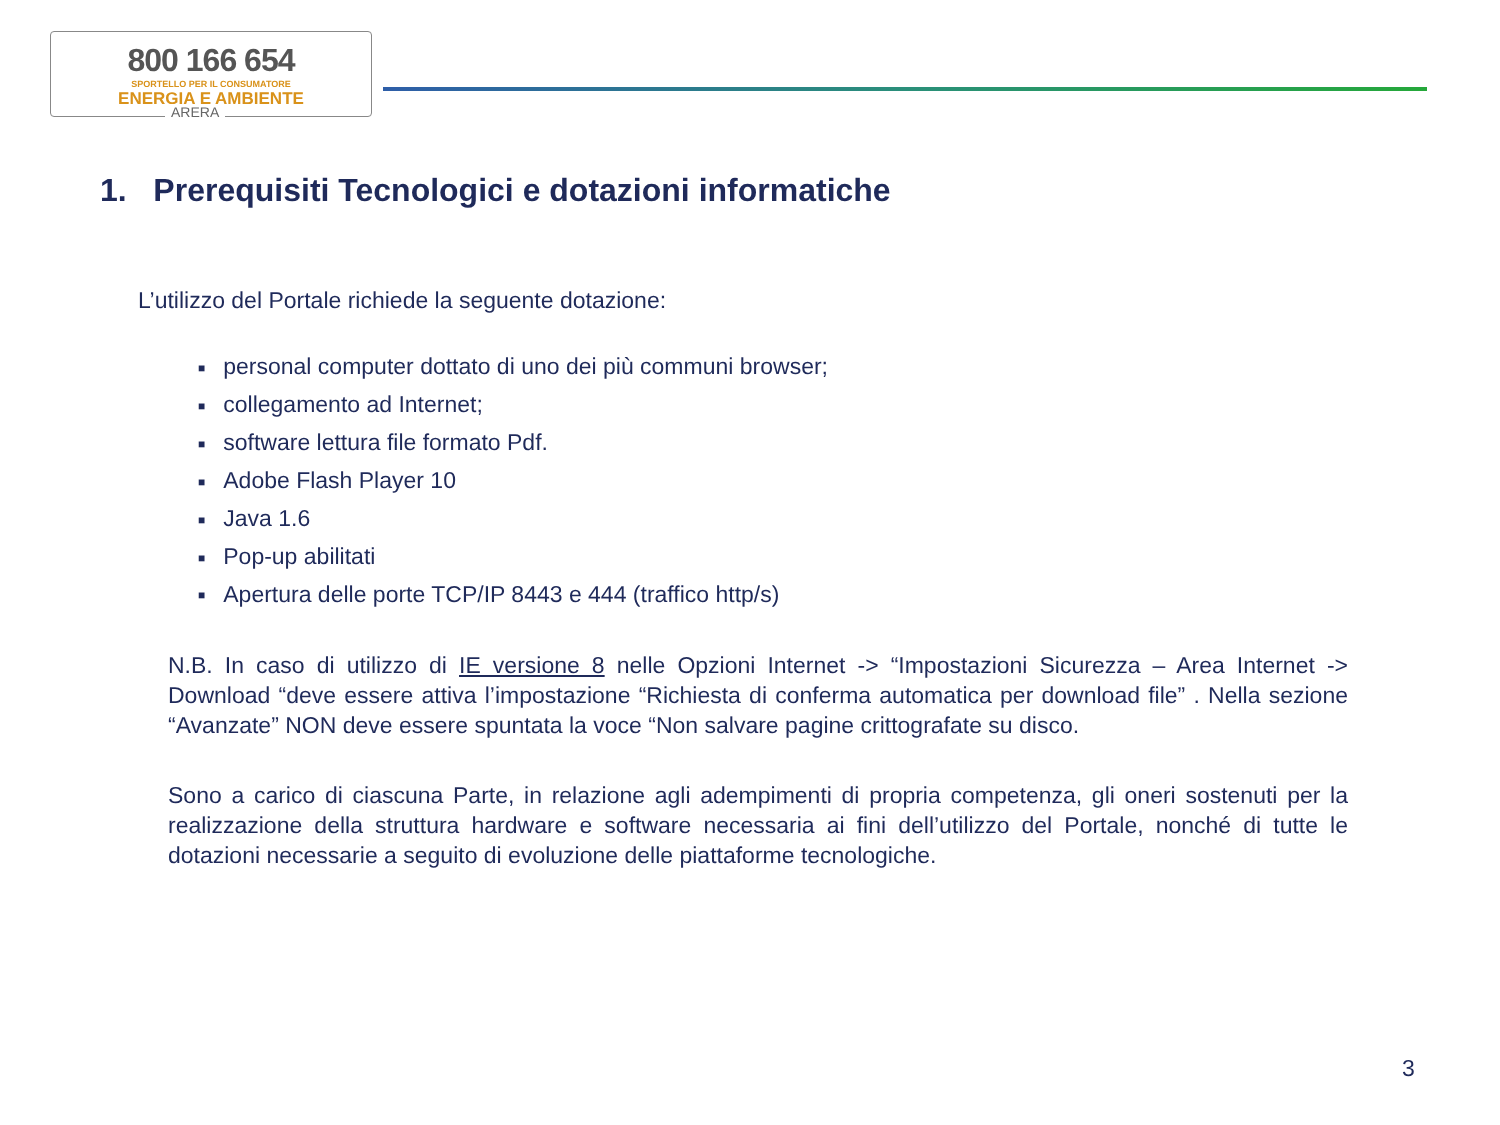800 166 654
SPORTELLO PER IL CONSUMATORE
ENERGIA E AMBIENTE
ARERA
1. Prerequisiti Tecnologici e dotazioni informatiche
L’utilizzo del Portale richiede la seguente dotazione:
■ personal computer dottato di uno dei più communi browser;
■ collegamento ad Internet;
■ software lettura file formato Pdf.
■ Adobe Flash Player 10
■ Java 1.6
■ Pop-up abilitati
■ Apertura delle porte TCP/IP 8443 e 444 (traffico http/s)
N.B. In caso di utilizzo di IE versione 8 nelle Opzioni Internet -> “Impostazioni Sicurezza – Area Internet -> Download “deve essere attiva l’impostazione “Richiesta di conferma automatica per download file” . Nella sezione “Avanzate” NON deve essere spuntata la voce “Non salvare pagine crittografate su disco.
Sono a carico di ciascuna Parte, in relazione agli adempimenti di propria competenza, gli oneri sostenuti per la realizzazione della struttura hardware e software necessaria ai fini dell’utilizzo del Portale, nonché di tutte le dotazioni necessarie a seguito di evoluzione delle piattaforme tecnologiche.
3